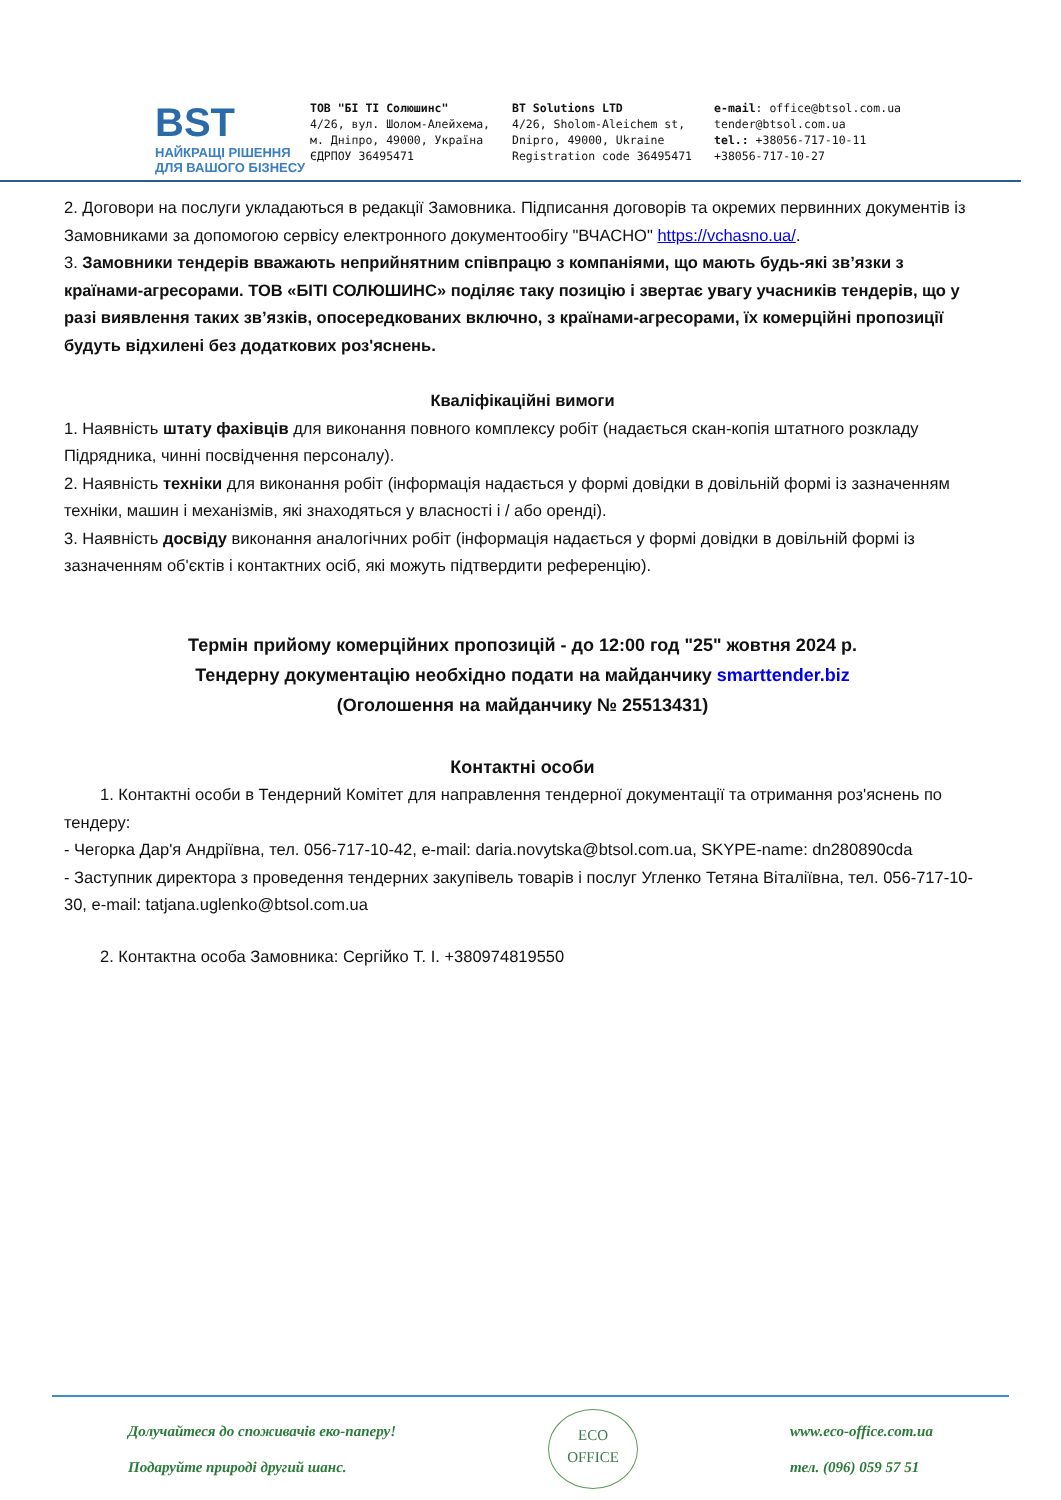BST
НАЙКРАЩІ РІШЕННЯ
ДЛЯ ВАШОГО БІЗНЕСУ
ТОВ "БІ ТІ Солюшинс"
4/26, вул. Шолом-Алейхема,
м. Дніпро, 49000, Україна
ЄДРПОУ 36495471
BT Solutions LTD
4/26, Sholom-Aleichem st,
Dnipro, 49000, Ukraine
Registration code 36495471
e-mail: office@btsol.com.ua
tender@btsol.com.ua
tel.: +38056-717-10-11
+38056-717-10-27
2. Договори на послуги укладаються в редакції Замовника. Підписання договорів та окремих первинних документів із Замовниками за допомогою сервісу електронного документообігу "ВЧАСНО" https://vchasno.ua/.
3. Замовники тендерів вважають неприйнятним співпрацю з компаніями, що мають будь-які зв’язки з країнами-агресорами. ТОВ «БІТІ СОЛЮШИНС» поділяє таку позицію і звертає увагу учасників тендерів, що у разі виявлення таких зв’язків, опосередкованих включно, з країнами-агресорами, їх комерційні пропозиції будуть відхилені без додаткових роз'яснень.
Кваліфікаційні вимоги
1. Наявність штату фахівців для виконання повного комплексу робіт (надається скан-копія штатного розкладу Підрядника, чинні посвідчення персоналу).
2. Наявність техніки для виконання робіт (інформація надається у формі довідки в довільній формі із зазначенням техніки, машин і механізмів, які знаходяться у власності і / або оренді).
3. Наявність досвіду виконання аналогічних робіт (інформація надається у формі довідки в довільній формі із зазначенням об'єктів і контактних осіб, які можуть підтвердити референцію).
Термін прийому комерційних пропозицій - до 12:00 год "25" жовтня 2024 р.
Тендерну документацію необхідно подати на майданчику smarttender.biz
(Оголошення на майданчику № 25513431)
Контактні особи
1. Контактні особи в Тендерний Комітет для направлення тендерної документації та отримання роз'яснень по тендеру:
- Чегорка Дар'я Андріївна, тел. 056-717-10-42, e-mail: daria.novytska@btsol.com.ua, SKYPE-name: dn280890cda
- Заступник директора з проведення тендерних закупівель товарів і послуг Угленко Тетяна Віталіївна, тел. 056-717-10-30, e-mail: tatjana.uglenko@btsol.com.ua
2. Контактна особа Замовника: Сергійко Т. І. +380974819550
Долучайтеся до споживачів еко-паперу!
Подаруйте природі другий шанс.
ECO
OFFICE
www.eco-office.com.ua
тел. (096) 059 57 51